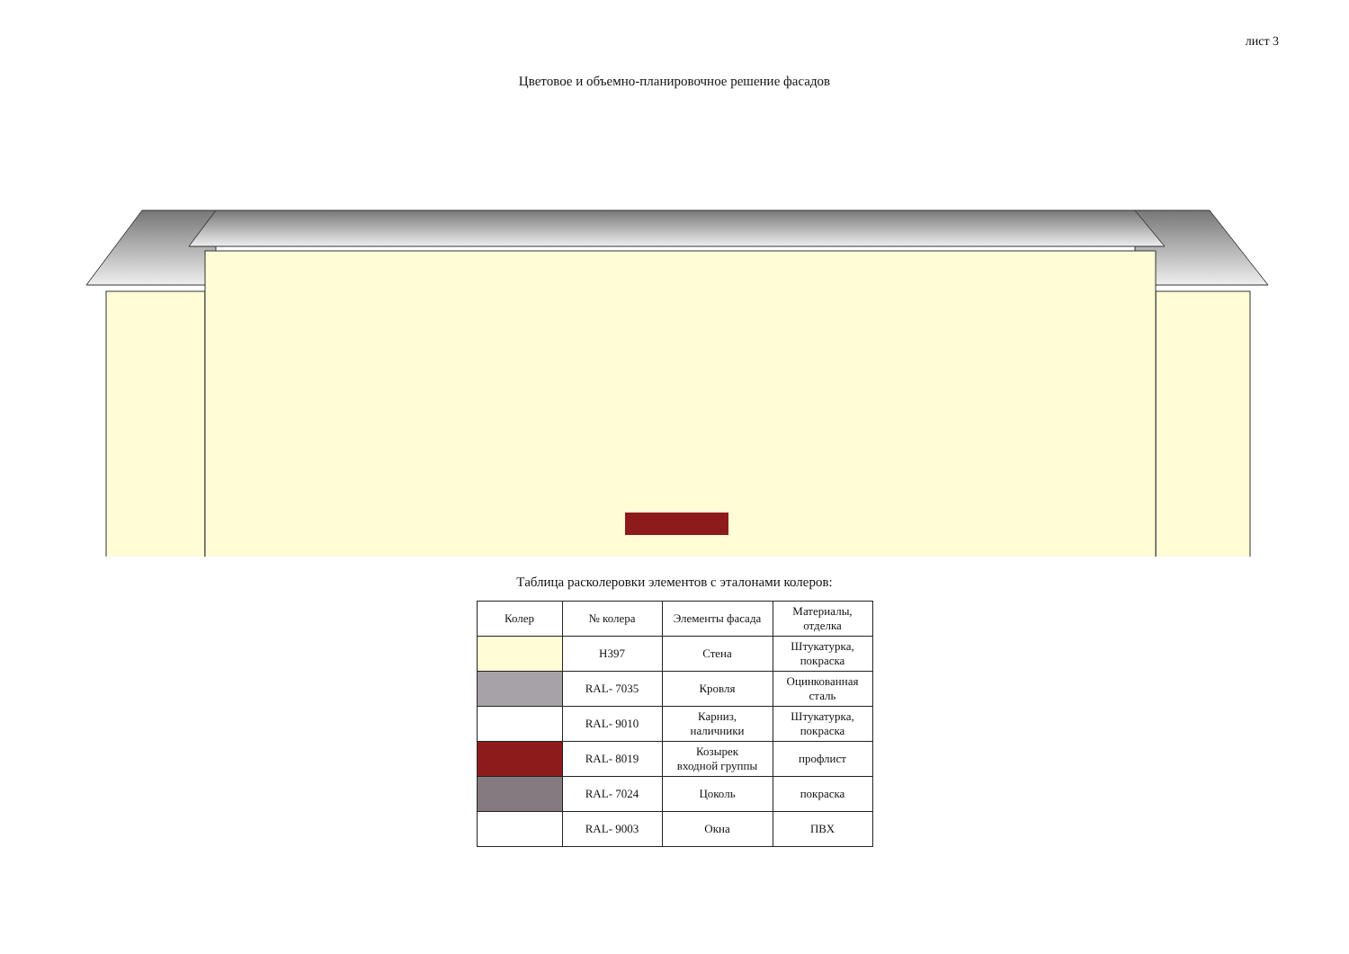лист 3
Цветовое и объемно-планировочное решение фасадов
Таблица расколеровки элементов с эталонами колеров:
| Колер | № колера | Элементы фасада | Материалы, отделка |
| --- | --- | --- | --- |
| | Н397 | Стена | Штукатурка, покраска |
| | RAL- 7035 | Кровля | Оцинкованная сталь |
| | RAL- 9010 | Карниз, наличники | Штукатурка, покраска |
| | RAL- 8019 | Козырек входной группы | профлист |
| | RAL- 7024 | Цоколь | покраска |
| | RAL- 9003 | Окна | ПВХ |